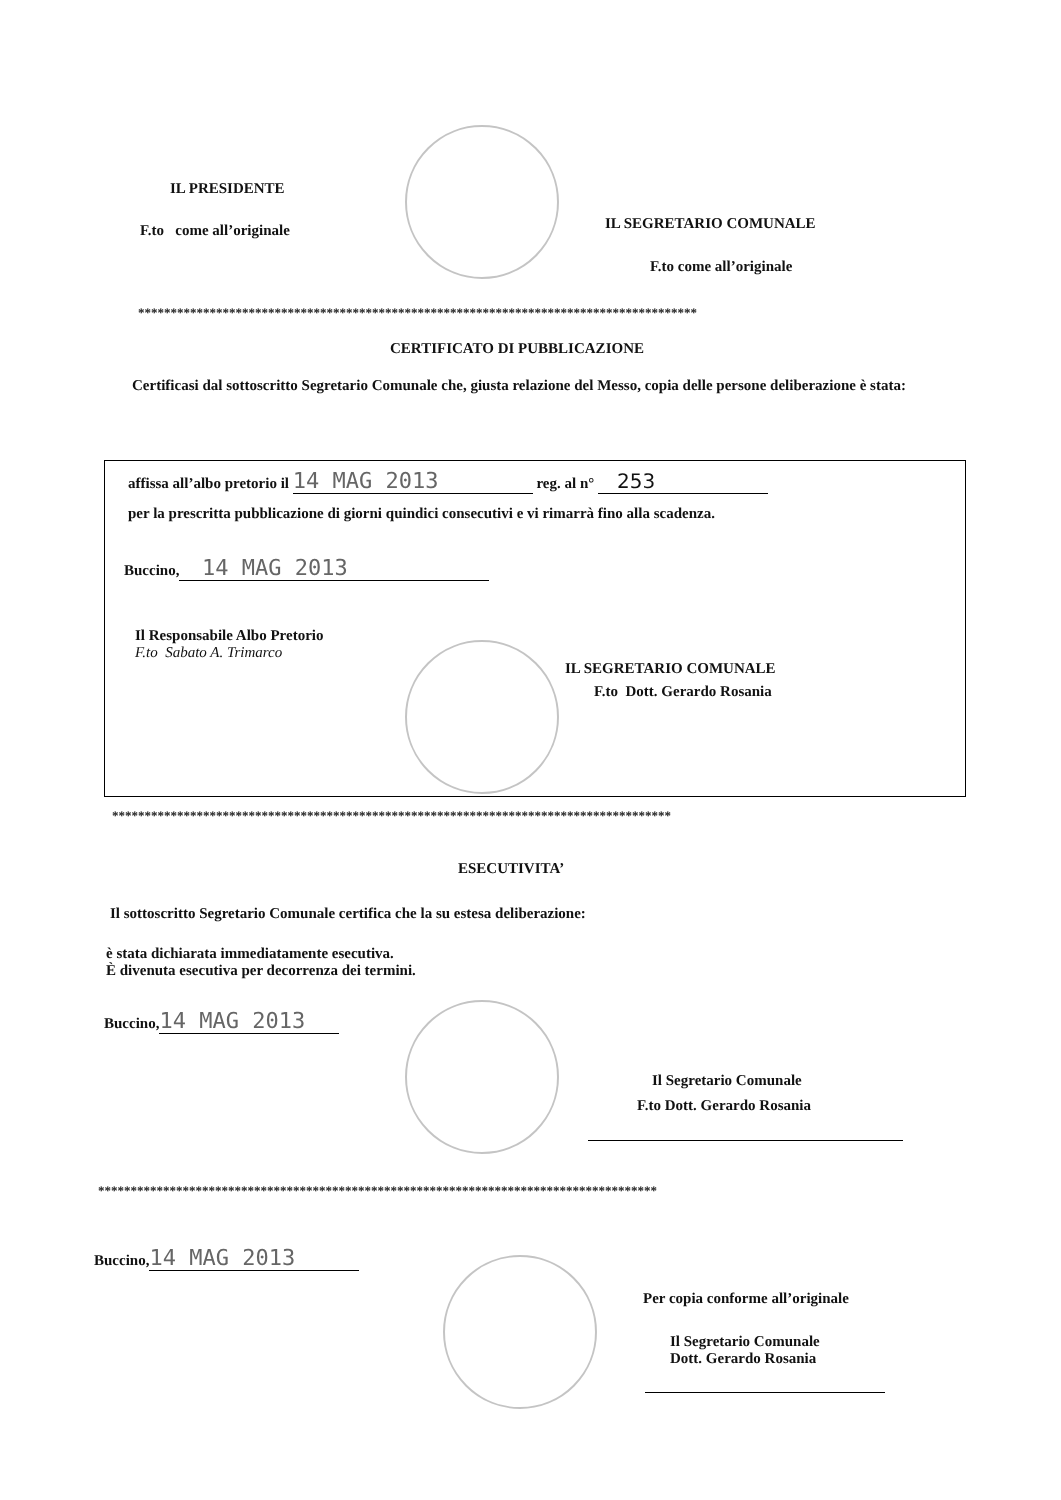IL PRESIDENTE
F.to come all’originale IL SEGRETARIO COMUNALE
F.to come all’originale
**************************************************************************************
CERTIFICATO DI PUBBLICAZIONE
Certificasi dal sottoscritto Segretario Comunale che, giusta relazione del Messo, copia delle persone deliberazione è stata:
affissa all’albo pretorio il 14 MAG 2013 reg. al n° 253
per la prescritta pubblicazione di giorni quindici consecutivi e vi rimarrà fino alla scadenza.
Buccino, 14 MAG 2013
Il Responsabile Albo Pretorio
F.to Sabato A. Trimarco
IL SEGRETARIO COMUNALE
F.to Dott. Gerardo Rosania
**************************************************************************************
ESECUTIVITA’
Il sottoscritto Segretario Comunale certifica che la su estesa deliberazione:
è stata dichiarata immediatamente esecutiva.
È divenuta esecutiva per decorrenza dei termini.
Buccino, 14 MAG 2013
Il Segretario Comunale
F.to Dott. Gerardo Rosania
**************************************************************************************
Buccino, 14 MAG 2013
Per copia conforme all’originale
Il Segretario Comunale
Dott. Gerardo Rosania